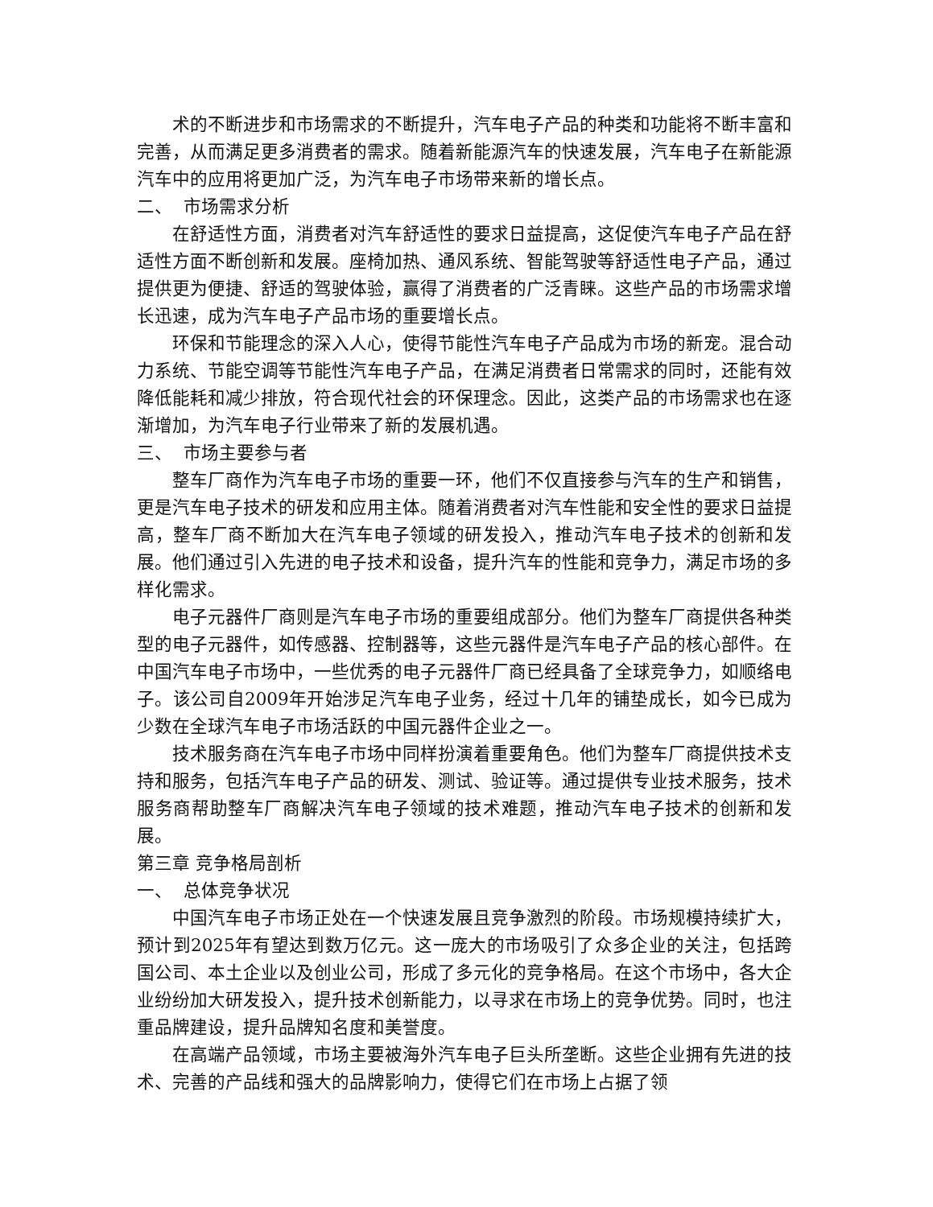术的不断进步和市场需求的不断提升，汽车电子产品的种类和功能将不断丰富和完善，从而满足更多消费者的需求。随着新能源汽车的快速发展，汽车电子在新能源汽车中的应用将更加广泛，为汽车电子市场带来新的增长点。
二、 市场需求分析
在舒适性方面，消费者对汽车舒适性的要求日益提高，这促使汽车电子产品在舒适性方面不断创新和发展。座椅加热、通风系统、智能驾驶等舒适性电子产品，通过提供更为便捷、舒适的驾驶体验，赢得了消费者的广泛青睐。这些产品的市场需求增长迅速，成为汽车电子产品市场的重要增长点。
环保和节能理念的深入人心，使得节能性汽车电子产品成为市场的新宠。混合动力系统、节能空调等节能性汽车电子产品，在满足消费者日常需求的同时，还能有效降低能耗和减少排放，符合现代社会的环保理念。因此，这类产品的市场需求也在逐渐增加，为汽车电子行业带来了新的发展机遇。
三、 市场主要参与者
整车厂商作为汽车电子市场的重要一环，他们不仅直接参与汽车的生产和销售，更是汽车电子技术的研发和应用主体。随着消费者对汽车性能和安全性的要求日益提高，整车厂商不断加大在汽车电子领域的研发投入，推动汽车电子技术的创新和发展。他们通过引入先进的电子技术和设备，提升汽车的性能和竞争力，满足市场的多样化需求。
电子元器件厂商则是汽车电子市场的重要组成部分。他们为整车厂商提供各种类型的电子元器件，如传感器、控制器等，这些元器件是汽车电子产品的核心部件。在中国汽车电子市场中，一些优秀的电子元器件厂商已经具备了全球竞争力，如顺络电子。该公司自2009年开始涉足汽车电子业务，经过十几年的铺垫成长，如今已成为少数在全球汽车电子市场活跃的中国元器件企业之一。
技术服务商在汽车电子市场中同样扮演着重要角色。他们为整车厂商提供技术支持和服务，包括汽车电子产品的研发、测试、验证等。通过提供专业技术服务，技术服务商帮助整车厂商解决汽车电子领域的技术难题，推动汽车电子技术的创新和发展。
第三章 竞争格局剖析
一、 总体竞争状况
中国汽车电子市场正处在一个快速发展且竞争激烈的阶段。市场规模持续扩大，预计到2025年有望达到数万亿元。这一庞大的市场吸引了众多企业的关注，包括跨国公司、本土企业以及创业公司，形成了多元化的竞争格局。在这个市场中，各大企业纷纷加大研发投入，提升技术创新能力，以寻求在市场上的竞争优势。同时，也注重品牌建设，提升品牌知名度和美誉度。
在高端产品领域，市场主要被海外汽车电子巨头所垄断。这些企业拥有先进的技术、完善的产品线和强大的品牌影响力，使得它们在市场上占据了领